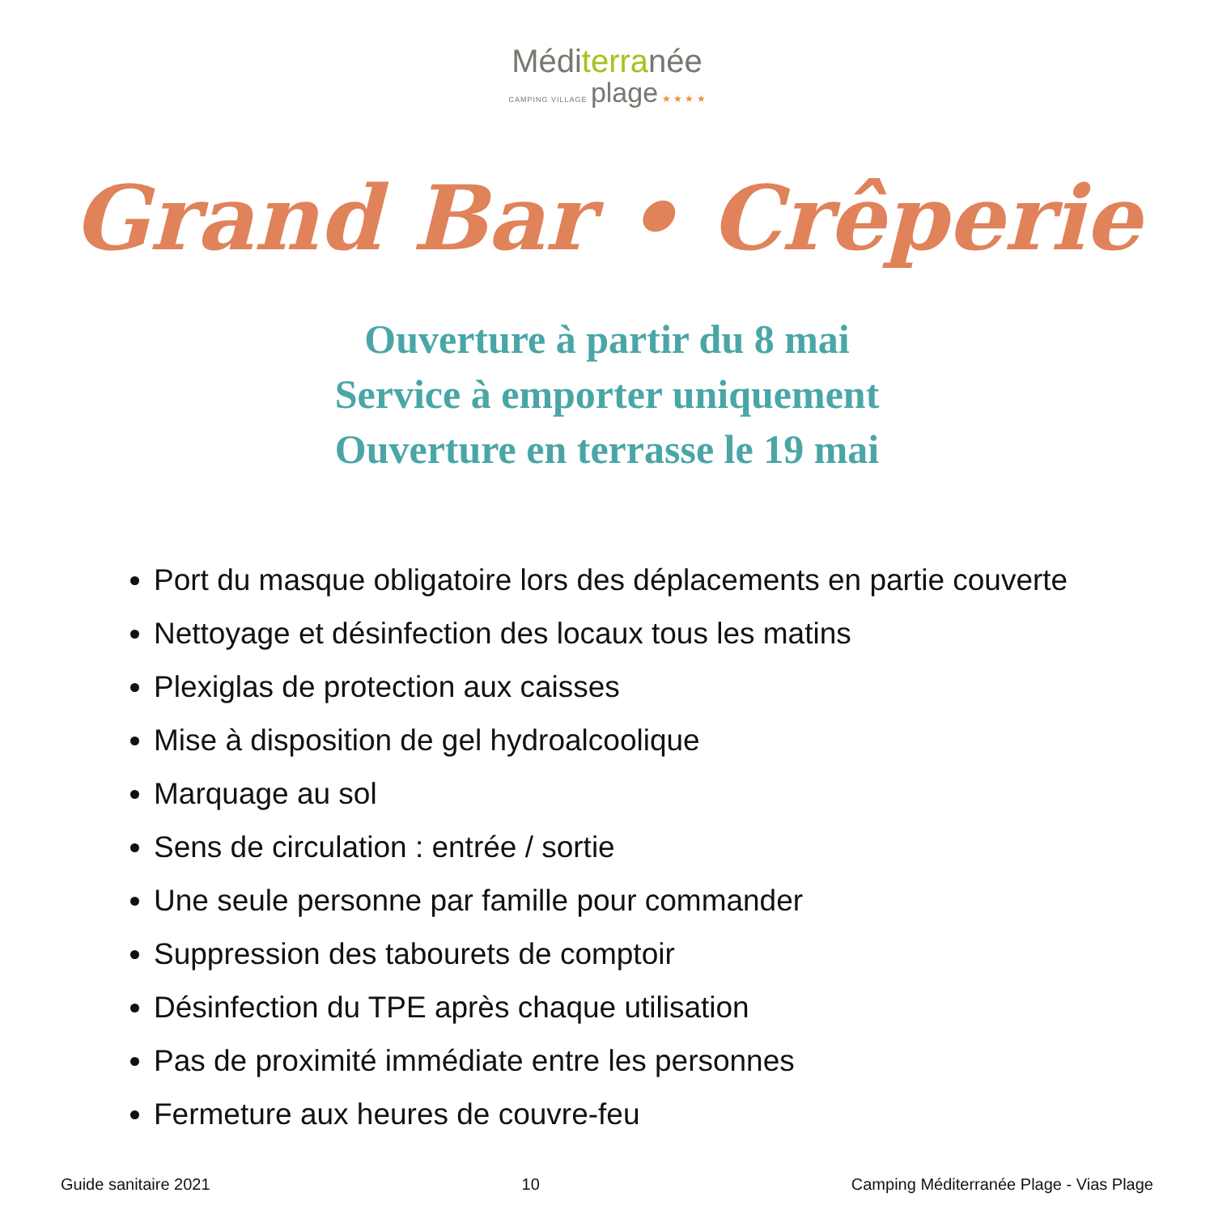Méditerranée
CAMPING VILLAGE plage ★ ★ ★ ★
Grand Bar • Crêperie
Ouverture à partir du 8 mai
Service à emporter uniquement
Ouverture en terrasse le 19 mai
Port du masque obligatoire lors des déplacements en partie couverte
Nettoyage et désinfection des locaux tous les matins
Plexiglas de protection aux caisses
Mise à disposition de gel hydroalcoolique
Marquage au sol
Sens de circulation : entrée / sortie
Une seule personne par famille pour commander
Suppression des tabourets de comptoir
Désinfection du TPE après chaque utilisation
Pas de proximité immédiate entre les personnes
Fermeture aux heures de couvre-feu
Guide sanitaire 2021 10 Camping Méditerranée Plage - Vias Plage